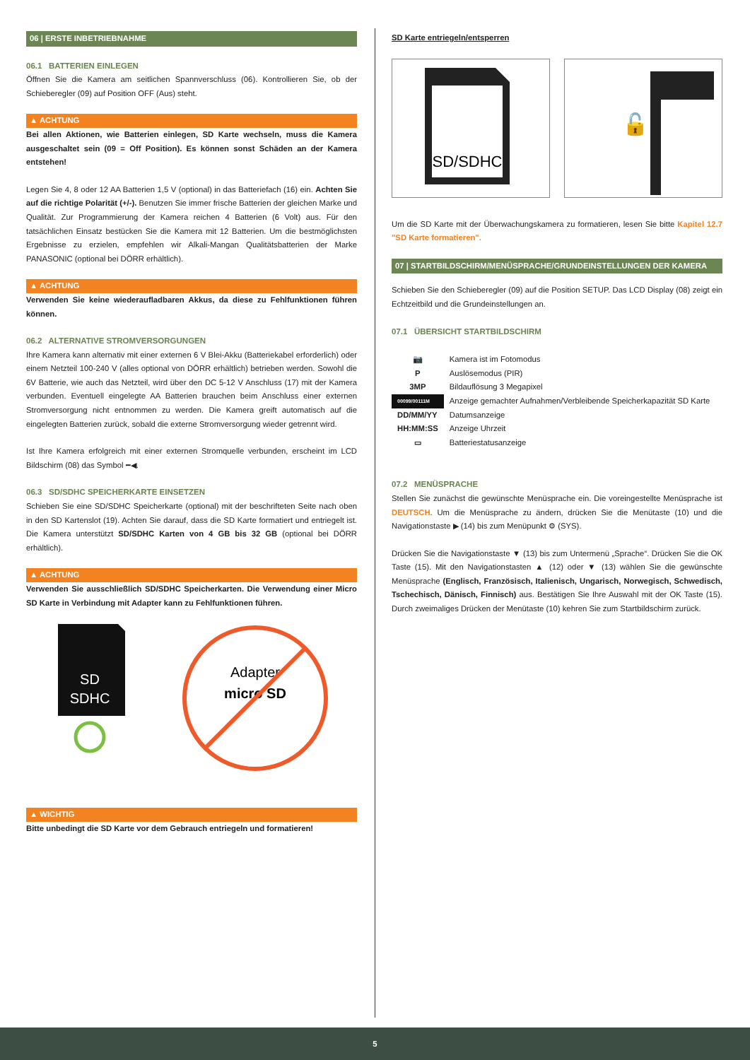06 | ERSTE INBETRIEBNAHME
06.1 BATTERIEN EINLEGEN
Öffnen Sie die Kamera am seitlichen Spannverschluss (06). Kontrollieren Sie, ob der Schieberegler (09) auf Position OFF (Aus) steht.
▲ ACHTUNG
Bei allen Aktionen, wie Batterien einlegen, SD Karte wechseln, muss die Kamera ausgeschaltet sein (09 = Off Position). Es können sonst Schäden an der Kamera entstehen!
Legen Sie 4, 8 oder 12 AA Batterien 1,5 V (optional) in das Batteriefach (16) ein. Achten Sie auf die richtige Polarität (+/-). Benutzen Sie immer frische Batterien der gleichen Marke und Qualität. Zur Programmierung der Kamera reichen 4 Batterien (6 Volt) aus. Für den tatsächlichen Einsatz bestücken Sie die Kamera mit 12 Batterien. Um die bestmöglichsten Ergebnisse zu erzielen, empfehlen wir Alkali-Mangan Qualitätsbatterien der Marke PANASONIC (optional bei DÖRR erhältlich).
▲ ACHTUNG
Verwenden Sie keine wiederaufladbaren Akkus, da diese zu Fehlfunktionen führen können.
06.2 ALTERNATIVE STROMVERSORGUNGEN
Ihre Kamera kann alternativ mit einer externen 6 V Blei-Akku (Batteriekabel erforderlich) oder einem Netzteil 100-240 V (alles optional von DÖRR erhältlich) betrieben werden. Sowohl die 6V Batterie, wie auch das Netzteil, wird über den DC 5-12 V Anschluss (17) mit der Kamera verbunden. Eventuell eingelegte AA Batterien brauchen beim Anschluss einer externen Stromversorgung nicht entnommen zu werden. Die Kamera greift automatisch auf die eingelegten Batterien zurück, sobald die externe Stromversorgung wieder getrennt wird.
Ist Ihre Kamera erfolgreich mit einer externen Stromquelle verbunden, erscheint im LCD Bildschirm (08) das Symbol ━◀.
06.3 SD/SDHC SPEICHERKARTE EINSETZEN
Schieben Sie eine SD/SDHC Speicherkarte (optional) mit der beschrifteten Seite nach oben in den SD Kartenslot (19). Achten Sie darauf, dass die SD Karte formatiert und entriegelt ist. Die Kamera unterstützt SD/SDHC Karten von 4 GB bis 32 GB (optional bei DÖRR erhältlich).
▲ ACHTUNG
Verwenden Sie ausschließlich SD/SDHC Speicherkarten. Die Verwendung einer Micro SD Karte in Verbindung mit Adapter kann zu Fehlfunktionen führen.
SD
SDHC
Adapter
micro SD
▲ WICHTIG
Bitte unbedingt die SD Karte vor dem Gebrauch entriegeln und formatieren!
SD Karte entriegeln/entsperren
SD/SDHC
🔓
Um die SD Karte mit der Überwachungskamera zu formatieren, lesen Sie bitte Kapitel 12.7 "SD Karte formatieren".
07 | STARTBILDSCHIRM/MENÜSPRACHE/GRUNDEINSTELLUNGEN DER KAMERA
Schieben Sie den Schieberegler (09) auf die Position SETUP. Das LCD Display (08) zeigt ein Echtzeitbild und die Grundeinstellungen an.
07.1 ÜBERSICHT STARTBILDSCHIRM
| 📷 | Kamera ist im Fotomodus |
| P | Auslösemodus (PIR) |
| 3MP | Bildauflösung 3 Megapixel |
| 00099/00111M | Anzeige gemachter Aufnahmen/Verbleibende Speicherkapazität SD Karte |
| DD/MM/YY | Datumsanzeige |
| HH:MM:SS | Anzeige Uhrzeit |
| ▭ | Batteriestatusanzeige |
07.2 MENÜSPRACHE
Stellen Sie zunächst die gewünschte Menüsprache ein. Die voreingestellte Menüsprache ist DEUTSCH. Um die Menüsprache zu ändern, drücken Sie die Menütaste (10) und die Navigationstaste ▶ (14) bis zum Menüpunkt ⚙ (SYS).
Drücken Sie die Navigationstaste ▼ (13) bis zum Untermenü „Sprache“. Drücken Sie die OK Taste (15). Mit den Navigationstasten ▲ (12) oder ▼ (13) wählen Sie die gewünschte Menüsprache (Englisch, Französisch, Italienisch, Ungarisch, Norwegisch, Schwedisch, Tschechisch, Dänisch, Finnisch) aus. Bestätigen Sie Ihre Auswahl mit der OK Taste (15). Durch zweimaliges Drücken der Menütaste (10) kehren Sie zum Startbildschirm zurück.
5